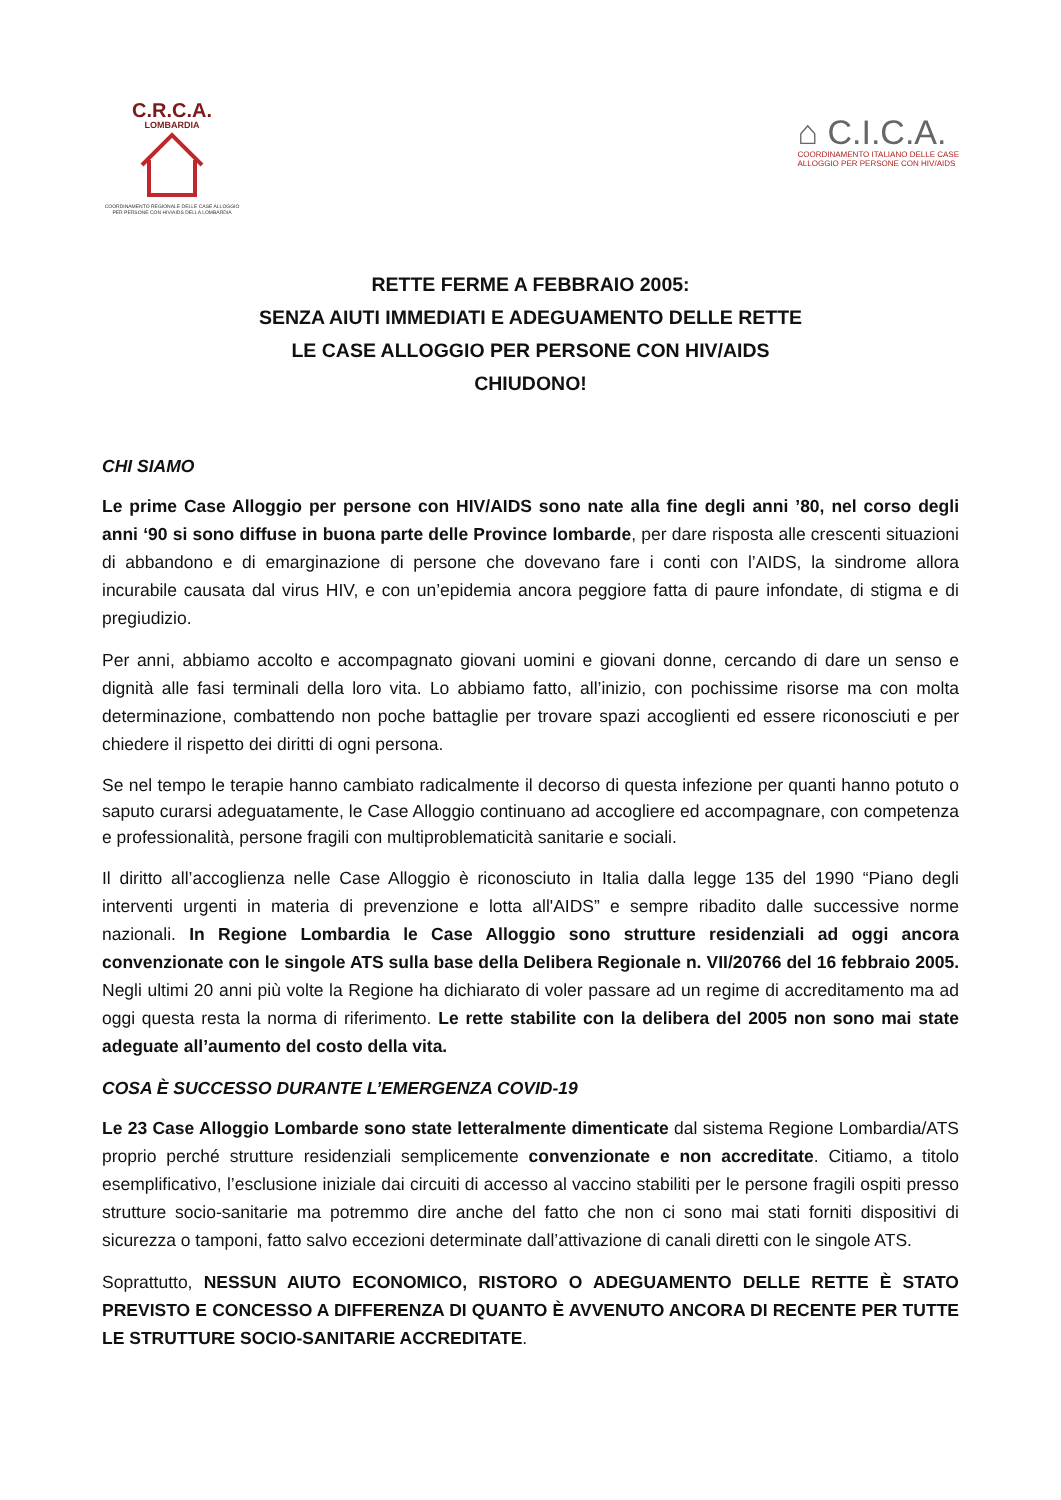C.R.C.A.
LOMBARDIA
COORDINAMENTO REGIONALE DELLE CASE ALLOGGIO PER PERSONE CON HIV/AIDS DELLA LOMBARDIA
⌂ C.I.C.A.
COORDINAMENTO ITALIANO DELLE CASE
ALLOGGIO PER PERSONE CON HIV/AIDS
RETTE FERME A FEBBRAIO 2005:
SENZA AIUTI IMMEDIATI E ADEGUAMENTO DELLE RETTE
LE CASE ALLOGGIO PER PERSONE CON HIV/AIDS
CHIUDONO!
CHI SIAMO
Le prime Case Alloggio per persone con HIV/AIDS sono nate alla fine degli anni ’80, nel corso degli anni ‘90 si sono diffuse in buona parte delle Province lombarde, per dare risposta alle crescenti situazioni di abbandono e di emarginazione di persone che dovevano fare i conti con l’AIDS, la sindrome allora incurabile causata dal virus HIV, e con un’epidemia ancora peggiore fatta di paure infondate, di stigma e di pregiudizio.
Per anni, abbiamo accolto e accompagnato giovani uomini e giovani donne, cercando di dare un senso e dignità alle fasi terminali della loro vita. Lo abbiamo fatto, all’inizio, con pochissime risorse ma con molta determinazione, combattendo non poche battaglie per trovare spazi accoglienti ed essere riconosciuti e per chiedere il rispetto dei diritti di ogni persona.
Se nel tempo le terapie hanno cambiato radicalmente il decorso di questa infezione per quanti hanno potuto o saputo curarsi adeguatamente, le Case Alloggio continuano ad accogliere ed accompagnare, con competenza e professionalità, persone fragili con multiproblematicità sanitarie e sociali.
Il diritto all’accoglienza nelle Case Alloggio è riconosciuto in Italia dalla legge 135 del 1990 “Piano degli interventi urgenti in materia di prevenzione e lotta all'AIDS” e sempre ribadito dalle successive norme nazionali. In Regione Lombardia le Case Alloggio sono strutture residenziali ad oggi ancora convenzionate con le singole ATS sulla base della Delibera Regionale n. VII/20766 del 16 febbraio 2005. Negli ultimi 20 anni più volte la Regione ha dichiarato di voler passare ad un regime di accreditamento ma ad oggi questa resta la norma di riferimento. Le rette stabilite con la delibera del 2005 non sono mai state adeguate all’aumento del costo della vita.
COSA È SUCCESSO DURANTE L’EMERGENZA COVID-19
Le 23 Case Alloggio Lombarde sono state letteralmente dimenticate dal sistema Regione Lombardia/ATS proprio perché strutture residenziali semplicemente convenzionate e non accreditate. Citiamo, a titolo esemplificativo, l’esclusione iniziale dai circuiti di accesso al vaccino stabiliti per le persone fragili ospiti presso strutture socio-sanitarie ma potremmo dire anche del fatto che non ci sono mai stati forniti dispositivi di sicurezza o tamponi, fatto salvo eccezioni determinate dall’attivazione di canali diretti con le singole ATS.
Soprattutto, NESSUN AIUTO ECONOMICO, RISTORO O ADEGUAMENTO DELLE RETTE È STATO PREVISTO E CONCESSO A DIFFERENZA DI QUANTO È AVVENUTO ANCORA DI RECENTE PER TUTTE LE STRUTTURE SOCIO-SANITARIE ACCREDITATE.